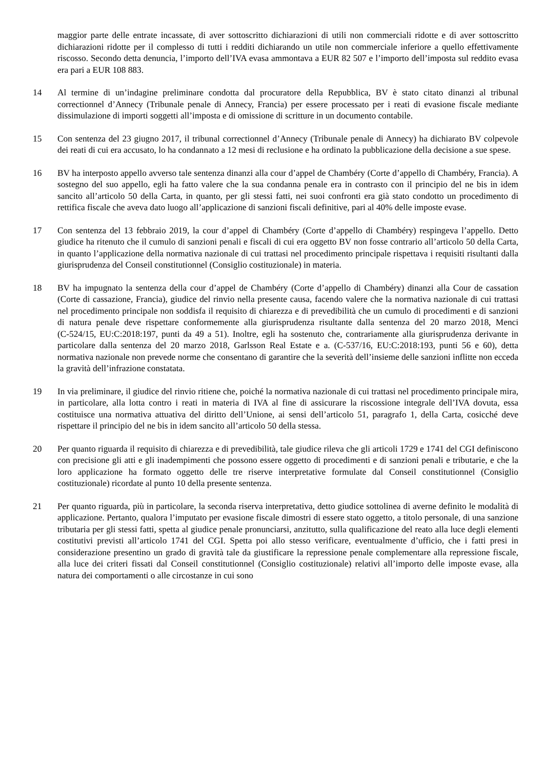maggior parte delle entrate incassate, di aver sottoscritto dichiarazioni di utili non commerciali ridotte e di aver sottoscritto dichiarazioni ridotte per il complesso di tutti i redditi dichiarando un utile non commerciale inferiore a quello effettivamente riscosso. Secondo detta denuncia, l’importo dell’IVA evasa ammontava a EUR 82 507 e l’importo dell’imposta sul reddito evasa era pari a EUR 108 883.
14 Al termine di un’indagine preliminare condotta dal procuratore della Repubblica, BV è stato citato dinanzi al tribunal correctionnel d’Annecy (Tribunale penale di Annecy, Francia) per essere processato per i reati di evasione fiscale mediante dissimulazione di importi soggetti all’imposta e di omissione di scritture in un documento contabile.
15 Con sentenza del 23 giugno 2017, il tribunal correctionnel d’Annecy (Tribunale penale di Annecy) ha dichiarato BV colpevole dei reati di cui era accusato, lo ha condannato a 12 mesi di reclusione e ha ordinato la pubblicazione della decisione a sue spese.
16 BV ha interposto appello avverso tale sentenza dinanzi alla cour d’appel de Chambéry (Corte d’appello di Chambéry, Francia). A sostegno del suo appello, egli ha fatto valere che la sua condanna penale era in contrasto con il principio del ne bis in idem sancito all’articolo 50 della Carta, in quanto, per gli stessi fatti, nei suoi confronti era già stato condotto un procedimento di rettifica fiscale che aveva dato luogo all’applicazione di sanzioni fiscali definitive, pari al 40% delle imposte evase.
17 Con sentenza del 13 febbraio 2019, la cour d’appel di Chambéry (Corte d’appello di Chambéry) respingeva l’appello. Detto giudice ha ritenuto che il cumulo di sanzioni penali e fiscali di cui era oggetto BV non fosse contrario all’articolo 50 della Carta, in quanto l’applicazione della normativa nazionale di cui trattasi nel procedimento principale rispettava i requisiti risultanti dalla giurisprudenza del Conseil constitutionnel (Consiglio costituzionale) in materia.
18 BV ha impugnato la sentenza della cour d’appel de Chambéry (Corte d’appello di Chambéry) dinanzi alla Cour de cassation (Corte di cassazione, Francia), giudice del rinvio nella presente causa, facendo valere che la normativa nazionale di cui trattasi nel procedimento principale non soddisfa il requisito di chiarezza e di prevedibilità che un cumulo di procedimenti e di sanzioni di natura penale deve rispettare conformemente alla giurisprudenza risultante dalla sentenza del 20 marzo 2018, Menci (C‑524/15, EU:C:2018:197, punti da 49 a 51). Inoltre, egli ha sostenuto che, contrariamente alla giurisprudenza derivante in particolare dalla sentenza del 20 marzo 2018, Garlsson Real Estate e a. (C‑537/16, EU:C:2018:193, punti 56 e 60), detta normativa nazionale non prevede norme che consentano di garantire che la severità dell’insieme delle sanzioni inflitte non ecceda la gravità dell’infrazione constatata.
19 In via preliminare, il giudice del rinvio ritiene che, poiché la normativa nazionale di cui trattasi nel procedimento principale mira, in particolare, alla lotta contro i reati in materia di IVA al fine di assicurare la riscossione integrale dell’IVA dovuta, essa costituisce una normativa attuativa del diritto dell’Unione, ai sensi dell’articolo 51, paragrafo 1, della Carta, cosicché deve rispettare il principio del ne bis in idem sancito all’articolo 50 della stessa.
20 Per quanto riguarda il requisito di chiarezza e di prevedibilità, tale giudice rileva che gli articoli 1729 e 1741 del CGI definiscono con precisione gli atti e gli inadempimenti che possono essere oggetto di procedimenti e di sanzioni penali e tributarie, e che la loro applicazione ha formato oggetto delle tre riserve interpretative formulate dal Conseil constitutionnel (Consiglio costituzionale) ricordate al punto 10 della presente sentenza.
21 Per quanto riguarda, più in particolare, la seconda riserva interpretativa, detto giudice sottolinea di averne definito le modalità di applicazione. Pertanto, qualora l’imputato per evasione fiscale dimostri di essere stato oggetto, a titolo personale, di una sanzione tributaria per gli stessi fatti, spetta al giudice penale pronunciarsi, anzitutto, sulla qualificazione del reato alla luce degli elementi costitutivi previsti all’articolo 1741 del CGI. Spetta poi allo stesso verificare, eventualmente d’ufficio, che i fatti presi in considerazione presentino un grado di gravità tale da giustificare la repressione penale complementare alla repressione fiscale, alla luce dei criteri fissati dal Conseil constitutionnel (Consiglio costituzionale) relativi all’importo delle imposte evase, alla natura dei comportamenti o alle circostanze in cui sono